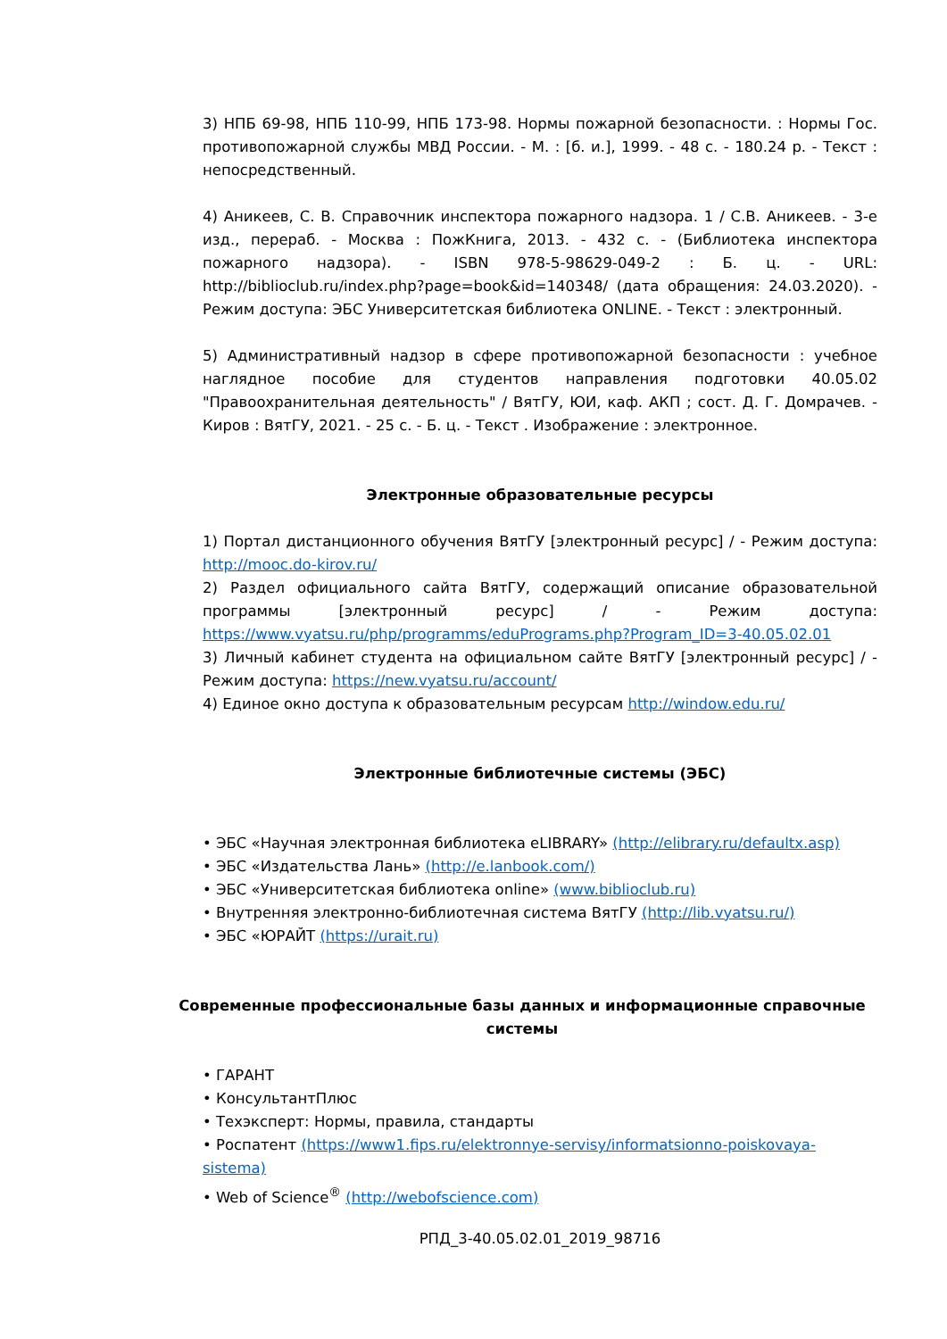3) НПБ 69-98, НПБ 110-99, НПБ 173-98. Нормы пожарной безопасности. : Нормы Гос. противопожарной службы МВД России. - М. : [б. и.], 1999. - 48 с. - 180.24 р. - Текст : непосредственный.
4) Аникеев, С. В. Справочник инспектора пожарного надзора. 1 / С.В. Аникеев. - 3-е изд., перераб. - Москва : ПожКнига, 2013. - 432 с. - (Библиотека инспектора пожарного надзора). - ISBN 978-5-98629-049-2 : Б. ц. - URL: http://biblioclub.ru/index.php?page=book&id=140348/ (дата обращения: 24.03.2020). - Режим доступа: ЭБС Университетская библиотека ONLINE. - Текст : электронный.
5) Административный надзор в сфере противопожарной безопасности : учебное наглядное пособие для студентов направления подготовки 40.05.02 "Правоохранительная деятельность" / ВятГУ, ЮИ, каф. АКП ; сост. Д. Г. Домрачев. - Киров : ВятГУ, 2021. - 25 с. - Б. ц. - Текст . Изображение : электронное.
Электронные образовательные ресурсы
1) Портал дистанционного обучения ВятГУ [электронный ресурс] / - Режим доступа: http://mooc.do-kirov.ru/
2) Раздел официального сайта ВятГУ, содержащий описание образовательной программы [электронный ресурс] / - Режим доступа: https://www.vyatsu.ru/php/programms/eduPrograms.php?Program_ID=3-40.05.02.01
3) Личный кабинет студента на официальном сайте ВятГУ [электронный ресурс] / - Режим доступа: https://new.vyatsu.ru/account/
4) Единое окно доступа к образовательным ресурсам http://window.edu.ru/
Электронные библиотечные системы (ЭБС)
• ЭБС «Научная электронная библиотека eLIBRARY» (http://elibrary.ru/defaultx.asp)
• ЭБС «Издательства Лань» (http://e.lanbook.com/)
• ЭБС «Университетская библиотека online» (www.biblioclub.ru)
• Внутренняя электронно-библиотечная система ВятГУ (http://lib.vyatsu.ru/)
• ЭБС «ЮРАЙТ (https://urait.ru)
Современные профессиональные базы данных и информационные справочные системы
• ГАРАНТ
• КонсультантПлюс
• Техэксперт: Нормы, правила, стандарты
• Роспатент (https://www1.fips.ru/elektronnye-servisy/informatsionno-poiskovaya-sistema)
• Web of Science<sup>®</sup> (http://webofscience.com)
РПД_3-40.05.02.01_2019_98716